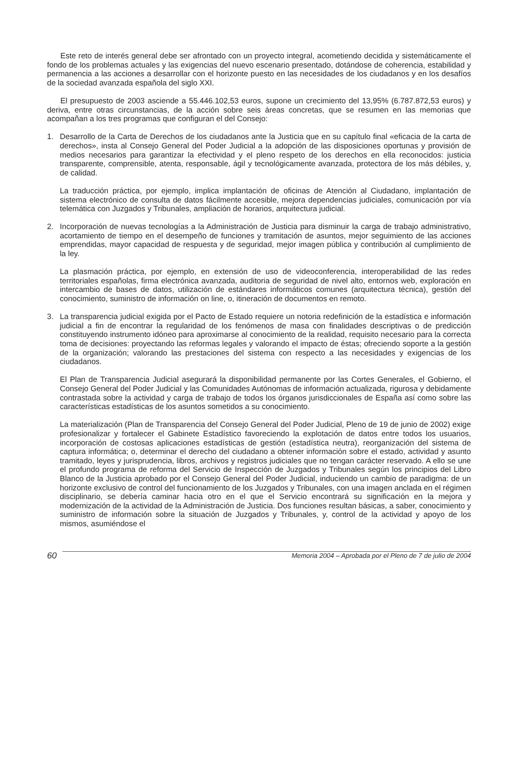Este reto de interés general debe ser afrontado con un proyecto integral, acometiendo decidida y sistemáticamente el fondo de los problemas actuales y las exigencias del nuevo escenario presentado, dotándose de coherencia, estabilidad y permanencia a las acciones a desarrollar con el horizonte puesto en las necesidades de los ciudadanos y en los desafíos de la sociedad avanzada española del siglo XXI.
El presupuesto de 2003 asciende a 55.446.102,53 euros, supone un crecimiento del 13,95% (6.787.872,53 euros) y deriva, entre otras circunstancias, de la acción sobre seis áreas concretas, que se resumen en las memorias que acompañan a los tres programas que configuran el del Consejo:
1. Desarrollo de la Carta de Derechos de los ciudadanos ante la Justicia que en su capítulo final «eficacia de la carta de derechos», insta al Consejo General del Poder Judicial a la adopción de las disposiciones oportunas y provisión de medios necesarios para garantizar la efectividad y el pleno respeto de los derechos en ella reconocidos: justicia transparente, comprensible, atenta, responsable, ágil y tecnológicamente avanzada, protectora de los más débiles, y, de calidad.
La traducción práctica, por ejemplo, implica implantación de oficinas de Atención al Ciudadano, implantación de sistema electrónico de consulta de datos fácilmente accesible, mejora dependencias judiciales, comunicación por vía telemática con Juzgados y Tribunales, ampliación de horarios, arquitectura judicial.
2. Incorporación de nuevas tecnologías a la Administración de Justicia para disminuir la carga de trabajo administrativo, acortamiento de tiempo en el desempeño de funciones y tramitación de asuntos, mejor seguimiento de las acciones emprendidas, mayor capacidad de respuesta y de seguridad, mejor imagen pública y contribución al cumplimiento de la ley.
La plasmación práctica, por ejemplo, en extensión de uso de videoconferencia, interoperabilidad de las redes territoriales españolas, firma electrónica avanzada, auditoria de seguridad de nivel alto, entornos web, exploración en intercambio de bases de datos, utilización de estándares informáticos comunes (arquitectura técnica), gestión del conocimiento, suministro de información on line, o, itineración de documentos en remoto.
3. La transparencia judicial exigida por el Pacto de Estado requiere un notoria redefinición de la estadística e información judicial a fin de encontrar la regularidad de los fenómenos de masa con finalidades descriptivas o de predicción constituyendo instrumento idóneo para aproximarse al conocimiento de la realidad, requisito necesario para la correcta toma de decisiones: proyectando las reformas legales y valorando el impacto de éstas; ofreciendo soporte a la gestión de la organización; valorando las prestaciones del sistema con respecto a las necesidades y exigencias de los ciudadanos.
El Plan de Transparencia Judicial asegurará la disponibilidad permanente por las Cortes Generales, el Gobierno, el Consejo General del Poder Judicial y las Comunidades Autónomas de información actualizada, rigurosa y debidamente contrastada sobre la actividad y carga de trabajo de todos los órganos jurisdiccionales de España así como sobre las características estadísticas de los asuntos sometidos a su conocimiento.
La materialización (Plan de Transparencia del Consejo General del Poder Judicial, Pleno de 19 de junio de 2002) exige profesionalizar y fortalecer el Gabinete Estadístico favoreciendo la explotación de datos entre todos los usuarios, incorporación de costosas aplicaciones estadísticas de gestión (estadística neutra), reorganización del sistema de captura informática; o, determinar el derecho del ciudadano a obtener información sobre el estado, actividad y asunto tramitado, leyes y jurisprudencia, libros, archivos y registros judiciales que no tengan carácter reservado. A ello se une el profundo programa de reforma del Servicio de Inspección de Juzgados y Tribunales según los principios del Libro Blanco de la Justicia aprobado por el Consejo General del Poder Judicial, induciendo un cambio de paradigma: de un horizonte exclusivo de control del funcionamiento de los Juzgados y Tribunales, con una imagen anclada en el régimen disciplinario, se debería caminar hacia otro en el que el Servicio encontrará su significación en la mejora y modernización de la actividad de la Administración de Justicia. Dos funciones resultan básicas, a saber, conocimiento y suministro de información sobre la situación de Juzgados y Tribunales, y, control de la actividad y apoyo de los mismos, asumiéndose el
60 Memoria 2004 – Aprobada por el Pleno de 7 de julio de 2004